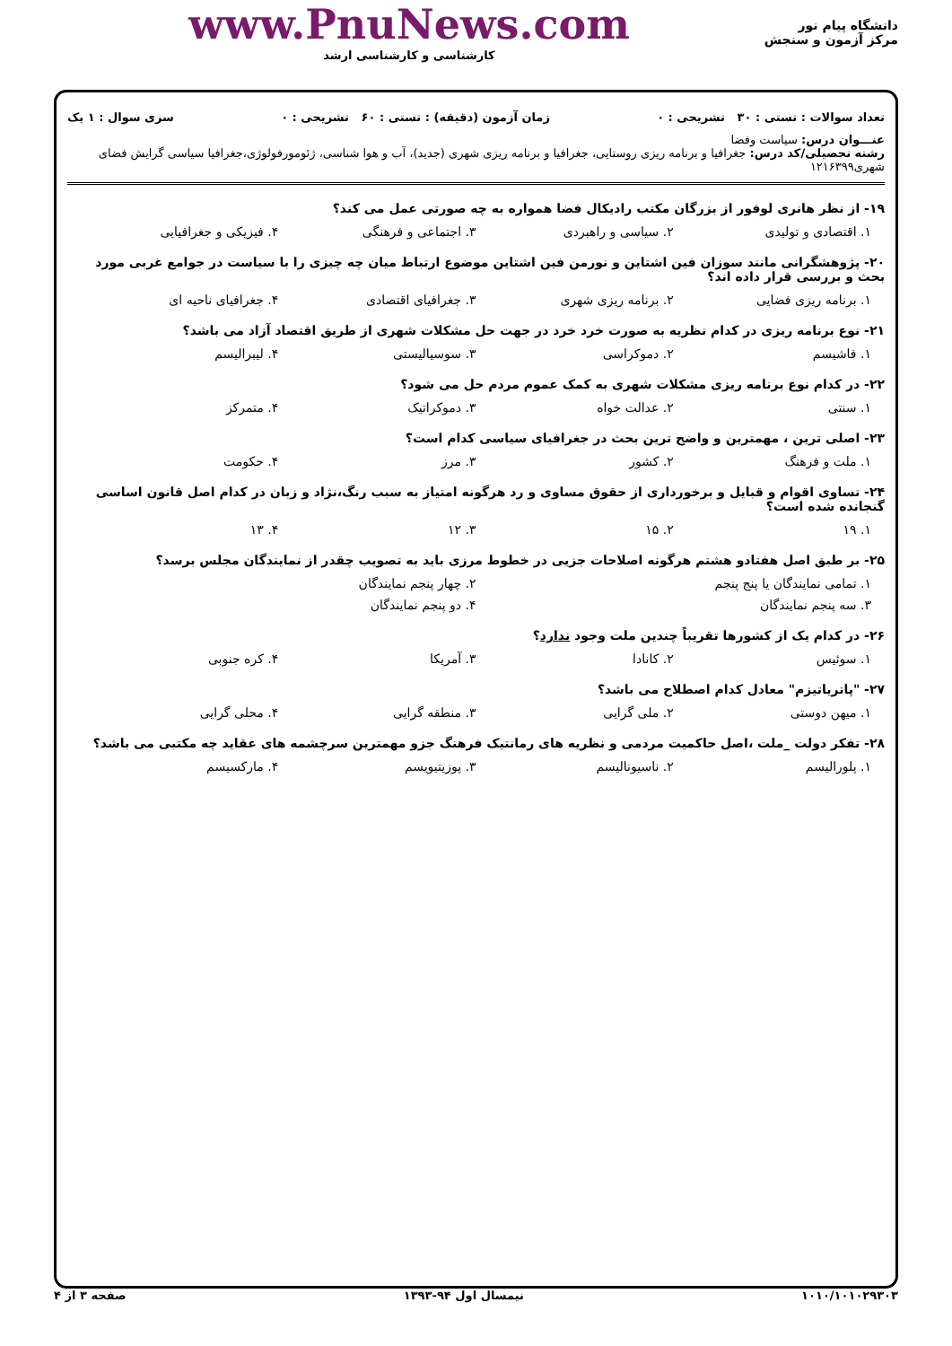دانشگاه پیام نور
مرکز آزمون و سنجش
www.PnuNews.com
کارشناسی و کارشناسی ارشد
تعداد سوالات : تستی : ۳۰ تشریحی : ۰ زمان آزمون (دقیقه) : تستی : ۶۰ تشریحی : ۰ سری سوال : ۱ یک
عنـــوان درس: سیاست وفضا
رشته تحصیلی/کد درس: جغرافیا و برنامه ریزی روستایی، جغرافیا و برنامه ریزی شهری (جدید)، آب و هوا شناسی، ژئومورفولوژی،جغرافیا سیاسی گرایش فضای شهری۱۲۱۶۳۹۹
۱۹- از نظر هانری لوفور از بزرگان مکتب رادیکال فضا همواره به چه صورتی عمل می کند؟
۱. اقتصادی و تولیدی ۲. سیاسی و راهبردی ۳. اجتماعی و فرهنگی ۴. فیزیکی و جغرافیایی
۲۰- پژوهشگرانی مانند سوزان فین اشتاین و نورمن فین اشتاین موضوع ارتباط میان چه چیزی را با سیاست در جوامع غربی مورد بحث و بررسی قرار داده اند؟
۱. برنامه ریزی فضایی ۲. برنامه ریزی شهری ۳. جغرافیای اقتصادی ۴. جغرافیای ناحیه ای
۲۱- نوع برنامه ریزی در کدام نظریه به صورت خرد خرد در جهت حل مشکلات شهری از طریق اقتصاد آزاد می باشد؟
۱. فاشیسم ۲. دموکراسی ۳. سوسیالیستی ۴. لیبرالیسم
۲۲- در کدام نوع برنامه ریزی مشکلات شهری به کمک عموم مردم حل می شود؟
۱. سنتی ۲. عدالت خواه ۳. دموکراتیک ۴. متمرکز
۲۳- اصلی ترین ، مهمترین و واضح ترین بحث در جغرافیای سیاسی کدام است؟
۱. ملت و فرهنگ ۲. کشور ۳. مرز ۴. حکومت
۲۴- تساوی اقوام و قبایل و برخورداری از حقوق مساوی و رد هرگونه امتیاز به سبب رنگ،نژاد و زبان در کدام اصل قانون اساسی گنجانده شده است؟
۱. ۱۹ ۲. ۱۵ ۳. ۱۲ ۴. ۱۳
۲۵- بر طبق اصل هفتادو هشتم هرگونه اصلاحات جزیی در خطوط مرزی باید به تصویب چقدر از نمایندگان مجلس برسد؟
۱. تمامی نمایندگان یا پنج پنجم ۲. چهار پنجم نمایندگان
۳. سه پنجم نمایندگان ۴. دو پنجم نمایندگان
۲۶- در کدام یک از کشورها تقریباً چندین ملت وجود ندارد؟
۱. سوئیس ۲. کانادا ۳. آمریکا ۴. کره جنوبی
۲۷- "پاتریاتیزم" معادل کدام اصطلاح می باشد؟
۱. میهن دوستی ۲. ملی گرایی ۳. منطقه گرایی ۴. محلی گرایی
۲۸- تفکر دولت _ملت ،اصل حاکمیت مردمی و نظریه های رمانتیک فرهنگ جزو مهمترین سرچشمه های عقاید چه مکتبی می باشد؟
۱. پلورالیسم ۲. ناسیونالیسم ۳. پوزیتیویسم ۴. مارکسیسم
۱۰۱۰/۱۰۱۰۲۹۳۰۳ نیمسال اول ۹۴-۱۳۹۳ صفحه ۳ از ۴